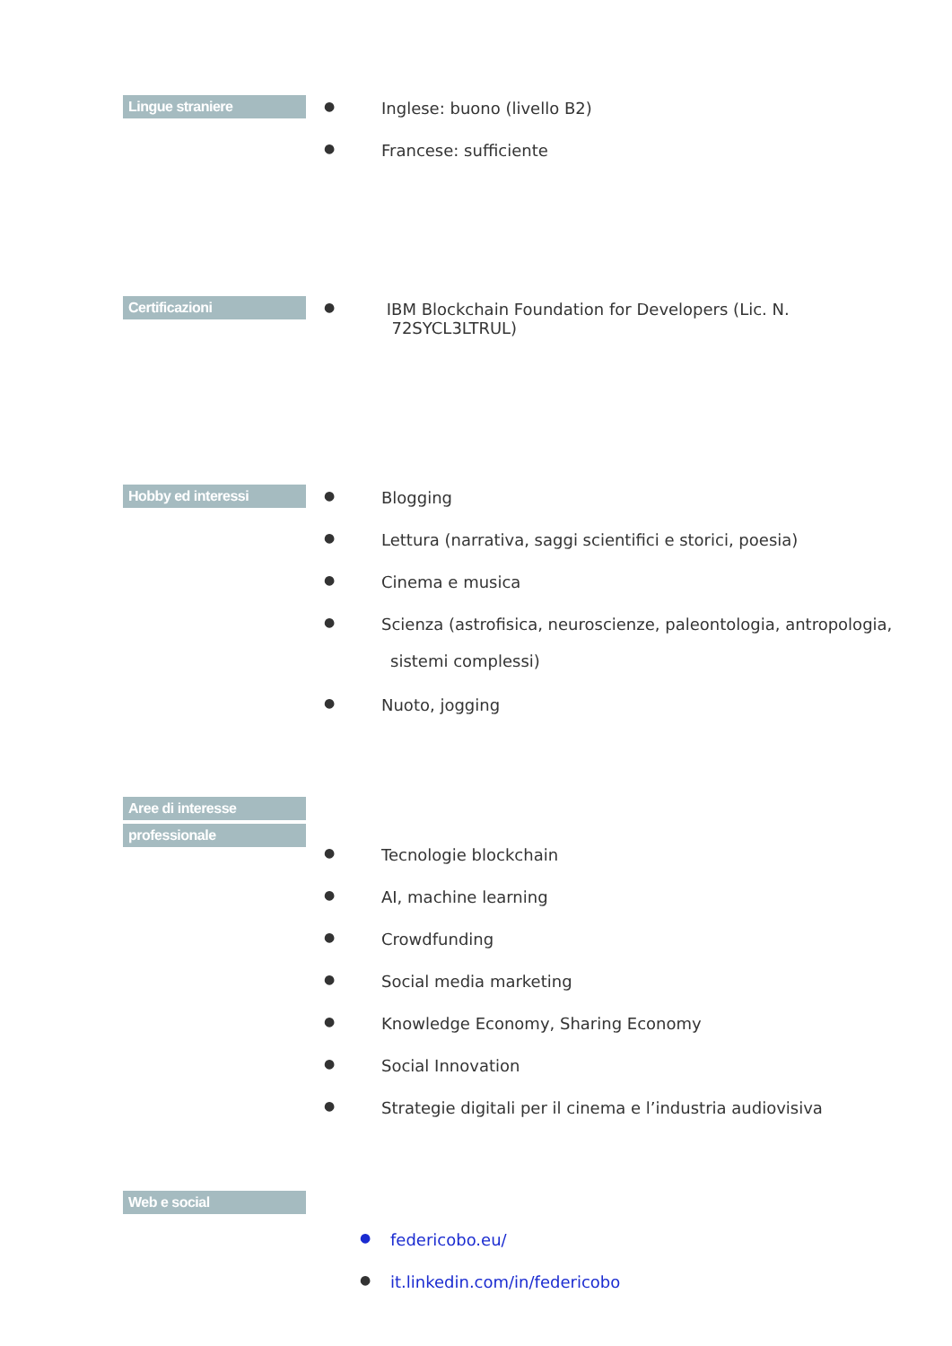Lingue straniere
● Inglese: buono (livello B2)
● Francese: sufficiente
Certificazioni
●
IBM Blockchain Foundation for Developers (Lic. N.
72SYCL3LTRUL)
Hobby ed interessi
● Blogging
● Lettura (narrativa, saggi scientifici e storici, poesia)
● Cinema e musica
●
Scienza (astrofisica, neuroscienze, paleontologia, antropologia,
sistemi complessi)
● Nuoto, jogging
Aree di interesse
professionale
● Tecnologie blockchain
● AI, machine learning
● Crowdfunding
● Social media marketing
● Knowledge Economy, Sharing Economy
● Social Innovation
● Strategie digitali per il cinema e l’industria audiovisiva
Web e social
● federicobo.eu/
● it.linkedin.com/in/federicobo